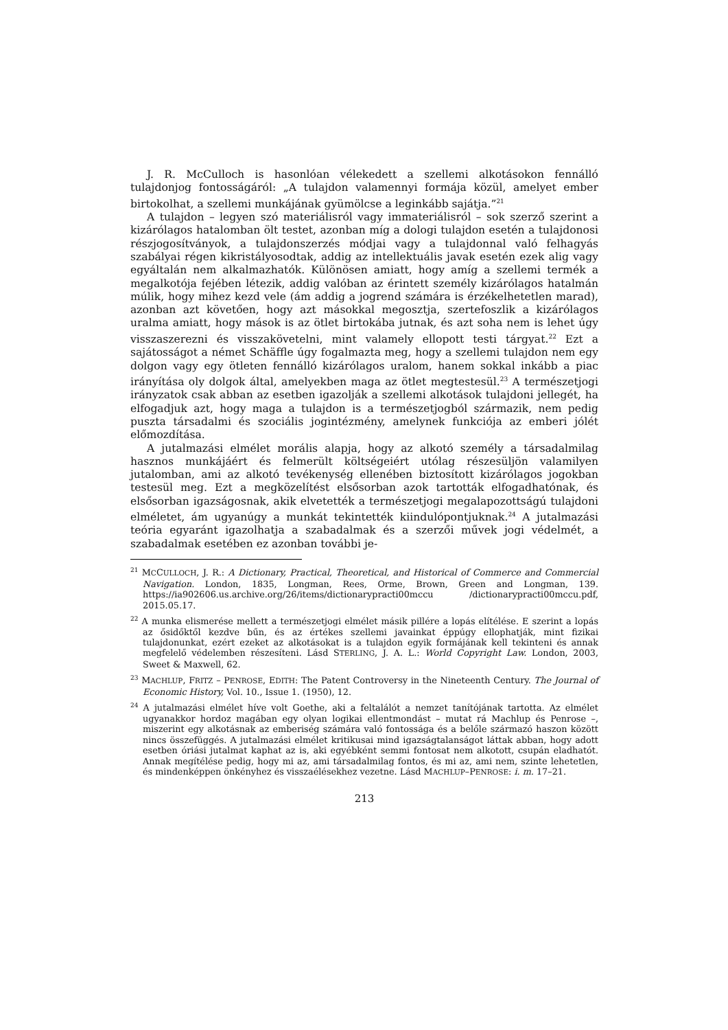J. R. McCulloch is hasonlóan vélekedett a szellemi alkotásokon fennálló tulajdonjog fontosságáról: „A tulajdon valamennyi formája közül, amelyet ember birtokolhat, a szellemi munkájának gyümölcse a leginkább sajátja.”<sup>21</sup>
A tulajdon – legyen szó materiálisról vagy immateriálisról – sok szerző szerint a kizárólagos hatalomban ölt testet, azonban míg a dologi tulajdon esetén a tulajdonosi részjogosítványok, a tulajdonszerzés módjai vagy a tulajdonnal való felhagyás szabályai régen kikristályosodtak, addig az intellektuális javak esetén ezek alig vagy egyáltalán nem alkalmazhatók. Különösen amiatt, hogy amíg a szellemi termék a megalkotója fejében létezik, addig valóban az érintett személy kizárólagos hatalmán múlik, hogy mihez kezd vele (ám addig a jogrend számára is érzékelhetetlen marad), azonban azt követően, hogy azt másokkal megosztja, szertefoszlik a kizárólagos uralma amiatt, hogy mások is az ötlet birtokába jutnak, és azt soha nem is lehet úgy visszaszerezni és visszakövetelni, mint valamely ellopott testi tárgyat.<sup>22</sup> Ezt a sajátosságot a német Schäffle úgy fogalmazta meg, hogy a szellemi tulajdon nem egy dolgon vagy egy ötleten fennálló kizárólagos uralom, hanem sokkal inkább a piac irányítása oly dolgok által, amelyekben maga az ötlet megtestesül.<sup>23</sup> A természetjogi irányzatok csak abban az esetben igazolják a szellemi alkotások tulajdoni jellegét, ha elfogadjuk azt, hogy maga a tulajdon is a természetjogból származik, nem pedig puszta társadalmi és szociális jogintézmény, amelynek funkciója az emberi jólét előmozdítása.
A jutalmazási elmélet morális alapja, hogy az alkotó személy a társadalmilag hasznos munkájáért és felmerült költségeiért utólag részesüljön valamilyen jutalomban, ami az alkotó tevékenység ellenében biztosított kizárólagos jogokban testesül meg. Ezt a megközelítést elsősorban azok tartották elfogadhatónak, és elsősorban igazságosnak, akik elvetették a természetjogi megalapozottságú tulajdoni elméletet, ám ugyanúgy a munkát tekintették kiindulópontjuknak.<sup>24</sup> A jutalmazási teória egyaránt igazolhatja a szabadalmak és a szerzői művek jogi védelmét, a szabadalmak esetében ez azonban további je-
<sup>21</sup> MCCULLOCH, J. R.: A Dictionary, Practical, Theoretical, and Historical of Commerce and Commercial Navigation. London, 1835, Longman, Rees, Orme, Brown, Green and Longman, 139. https://ia902606.us.archive.org/26/items/dictionarypracti00mccu /dictionarypracti00mccu.pdf, 2015.05.17.
<sup>22</sup> A munka elismerése mellett a természetjogi elmélet másik pillére a lopás elítélése. E szerint a lopás az ősidőktől kezdve bűn, és az értékes szellemi javainkat éppúgy ellophatják, mint fizikai tulajdonunkat, ezért ezeket az alkotásokat is a tulajdon egyik formájának kell tekinteni és annak megfelelő védelemben részesíteni. Lásd STERLING, J. A. L.: World Copyright Law. London, 2003, Sweet & Maxwell, 62.
<sup>23</sup> MACHLUP, FRITZ – PENROSE, EDITH: The Patent Controversy in the Nineteenth Century. The Journal of Economic History, Vol. 10., Issue 1. (1950), 12.
<sup>24</sup> A jutalmazási elmélet híve volt Goethe, aki a feltalálót a nemzet tanítójának tartotta. Az elmélet ugyanakkor hordoz magában egy olyan logikai ellentmondást – mutat rá Machlup és Penrose –, miszerint egy alkotásnak az emberiség számára való fontossága és a belőle származó haszon között nincs összefüggés. A jutalmazási elmélet kritikusai mind igazságtalanságot láttak abban, hogy adott esetben óriási jutalmat kaphat az is, aki egyébként semmi fontosat nem alkotott, csupán eladhatót. Annak megítélése pedig, hogy mi az, ami társadalmilag fontos, és mi az, ami nem, szinte lehetetlen, és mindenképpen önkényhez és visszaélésekhez vezetne. Lásd MACHLUP–PENROSE: i. m. 17–21.
213